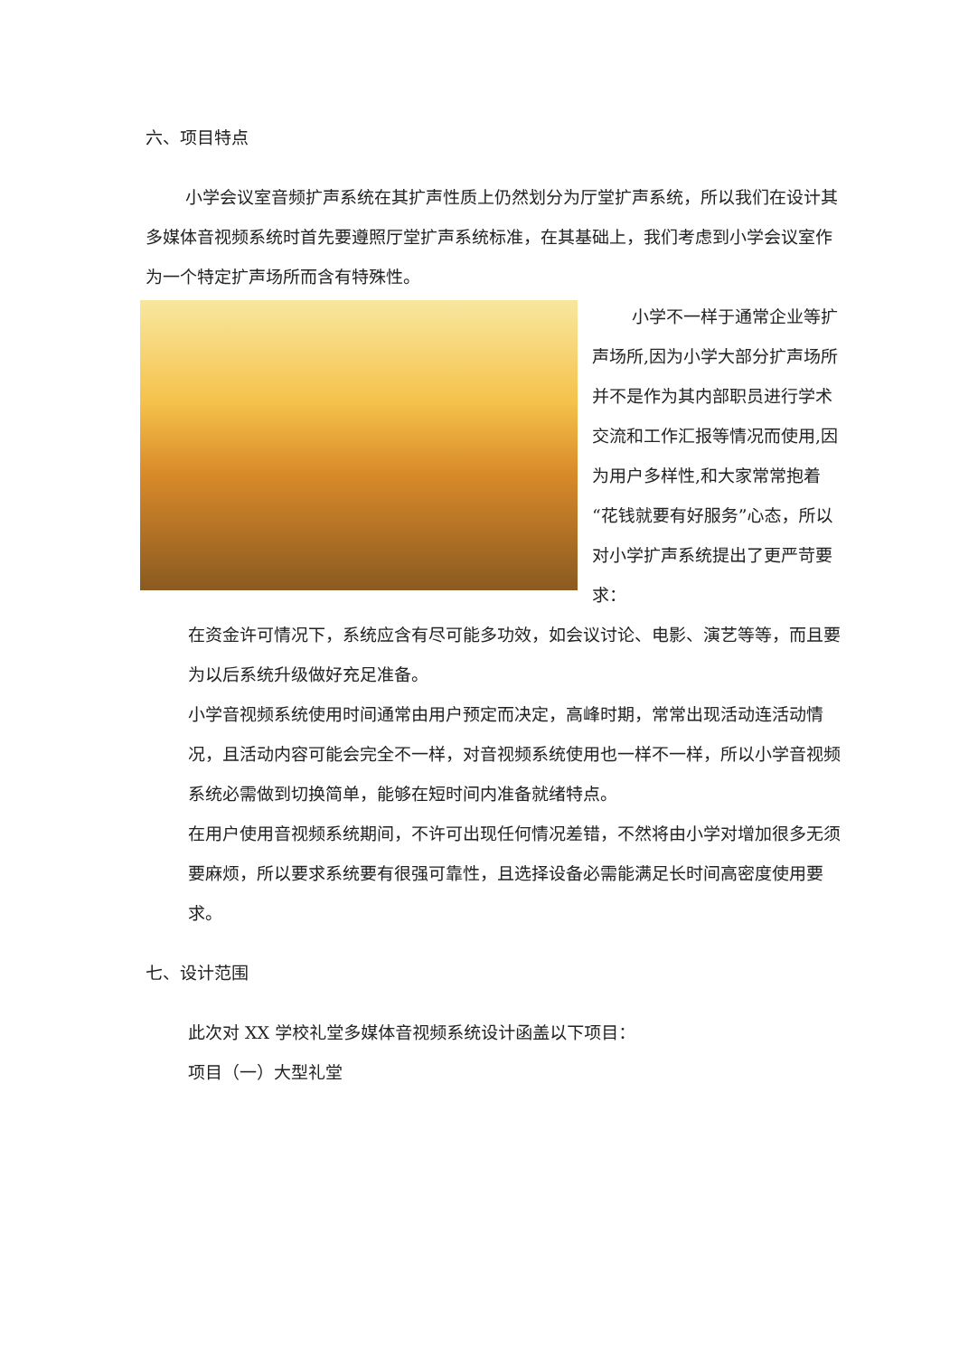六、项目特点
小学会议室音频扩声系统在其扩声性质上仍然划分为厅堂扩声系统，所以我们在设计其多媒体音视频系统时首先要遵照厅堂扩声系统标准，在其基础上，我们考虑到小学会议室作为一个特定扩声场所而含有特殊性。
小学不一样于通常企业等扩声场所,因为小学大部分扩声场所并不是作为其内部职员进行学术交流和工作汇报等情况而使用,因为用户多样性,和大家常常抱着“花钱就要有好服务”心态，所以对小学扩声系统提出了更严苛要求：
在资金许可情况下，系统应含有尽可能多功效，如会议讨论、电影、演艺等等，而且要为以后系统升级做好充足准备。
小学音视频系统使用时间通常由用户预定而决定，高峰时期，常常出现活动连活动情况，且活动内容可能会完全不一样，对音视频系统使用也一样不一样，所以小学音视频系统必需做到切换简单，能够在短时间内准备就绪特点。
在用户使用音视频系统期间，不许可出现任何情况差错，不然将由小学对增加很多无须要麻烦，所以要求系统要有很强可靠性，且选择设备必需能满足长时间高密度使用要求。
七、设计范围
此次对 XX 学校礼堂多媒体音视频系统设计函盖以下项目：
项目（一）大型礼堂